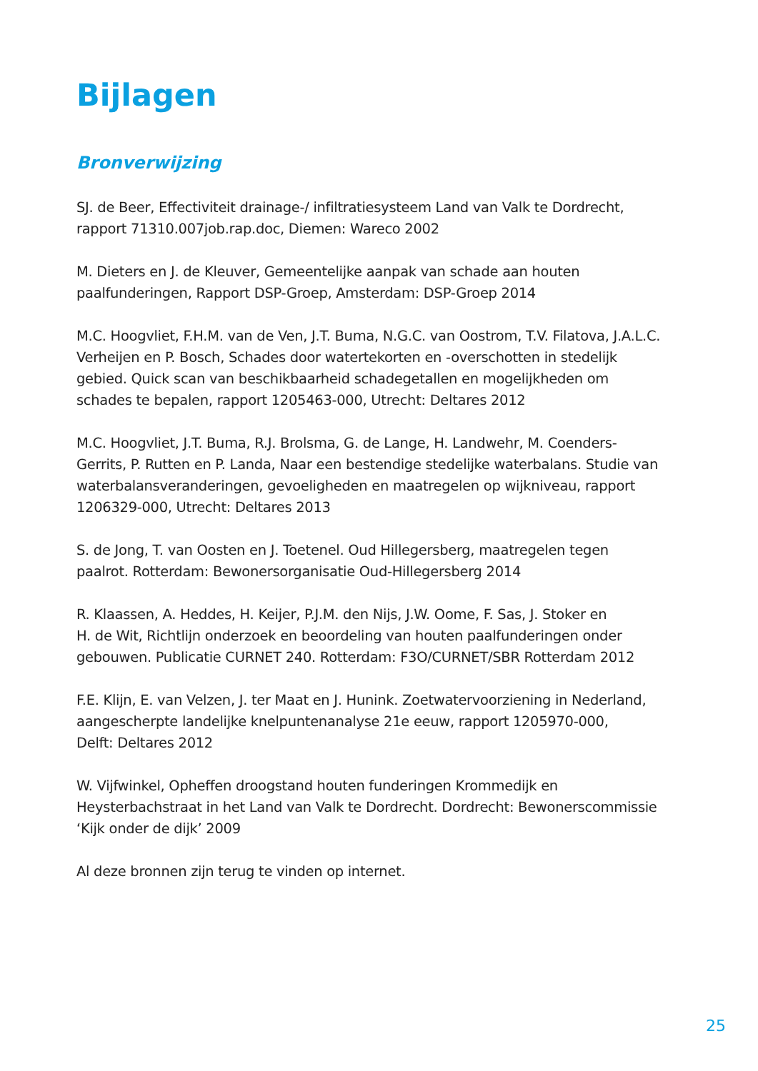Bijlagen
Bronverwijzing
SJ. de Beer, Effectiviteit drainage-/ infiltratiesysteem Land van Valk te Dordrecht,
rapport 71310.007job.rap.doc, Diemen: Wareco 2002
M. Dieters en J. de Kleuver, Gemeentelijke aanpak van schade aan houten
paalfunderingen, Rapport DSP-Groep, Amsterdam: DSP-Groep 2014
M.C. Hoogvliet, F.H.M. van de Ven, J.T. Buma, N.G.C. van Oostrom, T.V. Filatova, J.A.L.C.
Verheijen en P. Bosch, Schades door watertekorten en -overschotten in stedelijk
gebied. Quick scan van beschikbaarheid schadegetallen en mogelijkheden om
schades te bepalen, rapport 1205463-000, Utrecht: Deltares 2012
M.C. Hoogvliet, J.T. Buma, R.J. Brolsma, G. de Lange, H. Landwehr, M. Coenders-
Gerrits, P. Rutten en P. Landa, Naar een bestendige stedelijke waterbalans. Studie van
waterbalansveranderingen, gevoeligheden en maatregelen op wijkniveau, rapport
1206329-000, Utrecht: Deltares 2013
S. de Jong, T. van Oosten en J. Toetenel. Oud Hillegersberg, maatregelen tegen
paalrot. Rotterdam: Bewonersorganisatie Oud-Hillegersberg 2014
R. Klaassen, A. Heddes, H. Keijer, P.J.M. den Nijs, J.W. Oome, F. Sas, J. Stoker en
H. de Wit, Richtlijn onderzoek en beoordeling van houten paalfunderingen onder
gebouwen. Publicatie CURNET 240. Rotterdam: F3O/CURNET/SBR Rotterdam 2012
F.E. Klijn, E. van Velzen, J. ter Maat en J. Hunink. Zoetwatervoorziening in Nederland,
aangescherpte landelijke knelpuntenanalyse 21e eeuw, rapport 1205970-000,
Delft: Deltares 2012
W. Vijfwinkel, Opheffen droogstand houten funderingen Krommedijk en
Heysterbachstraat in het Land van Valk te Dordrecht. Dordrecht: Bewonerscommissie
‘Kijk onder de dijk’ 2009
Al deze bronnen zijn terug te vinden op internet.
25